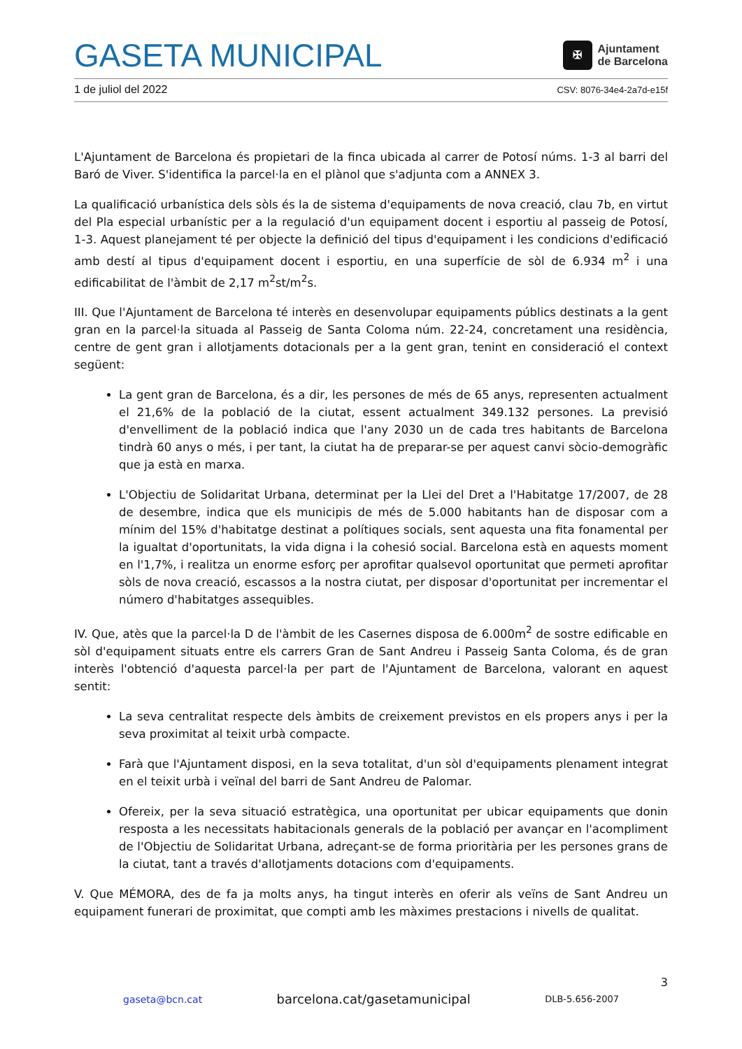GASETA MUNICIPAL
✠
Ajuntament
de Barcelona
1 de juliol del 2022 CSV: 8076-34e4-2a7d-e15f
L'Ajuntament de Barcelona és propietari de la finca ubicada al carrer de Potosí núms. 1-3 al barri del Baró de Viver. S'identifica la parcel·la en el plànol que s'adjunta com a ANNEX 3.
La qualificació urbanística dels sòls és la de sistema d'equipaments de nova creació, clau 7b, en virtut del Pla especial urbanístic per a la regulació d'un equipament docent i esportiu al passeig de Potosí, 1-3. Aquest planejament té per objecte la definició del tipus d'equipament i les condicions d'edificació amb destí al tipus d'equipament docent i esportiu, en una superfície de sòl de 6.934 m<sup>2</sup> i una edificabilitat de l'àmbit de 2,17 m<sup>2</sup>st/m<sup>2</sup>s.
III. Que l'Ajuntament de Barcelona té interès en desenvolupar equipaments públics destinats a la gent gran en la parcel·la situada al Passeig de Santa Coloma núm. 22-24, concretament una residència, centre de gent gran i allotjaments dotacionals per a la gent gran, tenint en consideració el context següent:
La gent gran de Barcelona, és a dir, les persones de més de 65 anys, representen actualment el 21,6% de la població de la ciutat, essent actualment 349.132 persones. La previsió d'envelliment de la població indica que l'any 2030 un de cada tres habitants de Barcelona tindrà 60 anys o més, i per tant, la ciutat ha de preparar-se per aquest canvi sòcio-demogràfic que ja està en marxa.
L'Objectiu de Solidaritat Urbana, determinat per la Llei del Dret a l'Habitatge 17/2007, de 28 de desembre, indica que els municipis de més de 5.000 habitants han de disposar com a mínim del 15% d'habitatge destinat a polítiques socials, sent aquesta una fita fonamental per la igualtat d'oportunitats, la vida digna i la cohesió social. Barcelona està en aquests moment en l'1,7%, i realitza un enorme esforç per aprofitar qualsevol oportunitat que permeti aprofitar sòls de nova creació, escassos a la nostra ciutat, per disposar d'oportunitat per incrementar el número d'habitatges assequibles.
IV. Que, atès que la parcel·la D de l'àmbit de les Casernes disposa de 6.000m<sup>2</sup> de sostre edificable en sòl d'equipament situats entre els carrers Gran de Sant Andreu i Passeig Santa Coloma, és de gran interès l'obtenció d'aquesta parcel·la per part de l'Ajuntament de Barcelona, valorant en aquest sentit:
La seva centralitat respecte dels àmbits de creixement previstos en els propers anys i per la seva proximitat al teixit urbà compacte.
Farà que l'Ajuntament disposi, en la seva totalitat, d'un sòl d'equipaments plenament integrat en el teixit urbà i veïnal del barri de Sant Andreu de Palomar.
Ofereix, per la seva situació estratègica, una oportunitat per ubicar equipaments que donin resposta a les necessitats habitacionals generals de la població per avançar en l'acompliment de l'Objectiu de Solidaritat Urbana, adreçant-se de forma prioritària per les persones grans de la ciutat, tant a través d'allotjaments dotacions com d'equipaments.
V. Que MÉMORA, des de fa ja molts anys, ha tingut interès en oferir als veïns de Sant Andreu un equipament funerari de proximitat, que compti amb les màximes prestacions i nivells de qualitat.
3
gaseta@bcn.cat barcelona.cat/gasetamunicipal DLB-5.656-2007